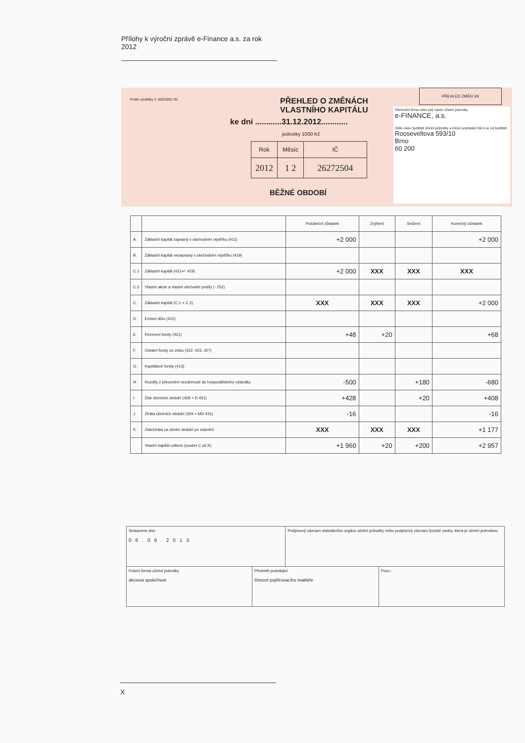Přílohy k výroční zprávě e-Finance a.s. za rok 2012
Podle vyhlášky č. 500/2002 Sb.
PŘEHLED O ZMĚNÁCH
VLASTNÍHO KAPITÁLU
ke dni ............31.12.2012............
jednotky 1000 Kč
| Rok | Měsíc | IČ |
| 2012 | 1 2 | 26272504 |
BĚŽNÉ OBDOBÍ
PŘEHLED ZMĚN VK
Obchodní firma nebo jiný název účetní jednotky
e-FINANCE, a.s.
Sídlo nebo bydliště účetní jednotky a místo podnikání liší-li se od bydliště
Rooseveltova 593/10
Brno
60 200
| | | Počáteční zůstatek | Zvýšení | Snížení | Konečný zůstatek |
| --- | --- | --- | --- | --- | --- |
| A. | Základní kapitál zapsaný v obchodním rejstříku (411) | +2 000 | | | +2 000 |
| B. | Základní kapitál nezapsaný v obchodním rejstříku (419) | | | | |
| C.1 | Základní kapitál (411+/- 419) | +2 000 | XXX | XXX | XXX |
| C.2 | Vlastní akcie a vlastní obchodní podíly (- 252) | | | | |
| C. | Základní kapitál (C.1 + C.2) | XXX | XXX | XXX | +2 000 |
| D. | Emisní ážio (412) | | | | |
| E. | Rezervní fondy (421) | +48 | +20 | | +68 |
| F. | Ostatní fondy ze zisku (422, 423, 427) | | | | |
| G. | Kapitálové fondy (413) | | | | |
| H. | Rozdíly z přecenění nezahrnuté do hospodářského výsledku | -500 | | +180 | -680 |
| I. | Zisk účetních období (428 + D 431) | +428 | | +20 | +408 |
| J. | Ztráta účetních období (429 + MD 431) | -16 | | | -16 |
| K. | Zisk/ztráta za účetní období po zdanění | XXX | XXX | XXX | +1 177 |
| | Vlastní kapitál celkem (součet C až K) | +1 960 | +20 | +200 | +2 957 |
| Sestaveno dne: 06.09.2013 | | Podpisový záznam statutárního orgánu účetní jednotky nebo podpisový záznam fyzické osoby, která je účetní jednotkou | |
| Právní forma účetní jednotky akciová společnost | Předmět podnikání činnost pojišťovacího makléře | | Pozn.: |
X